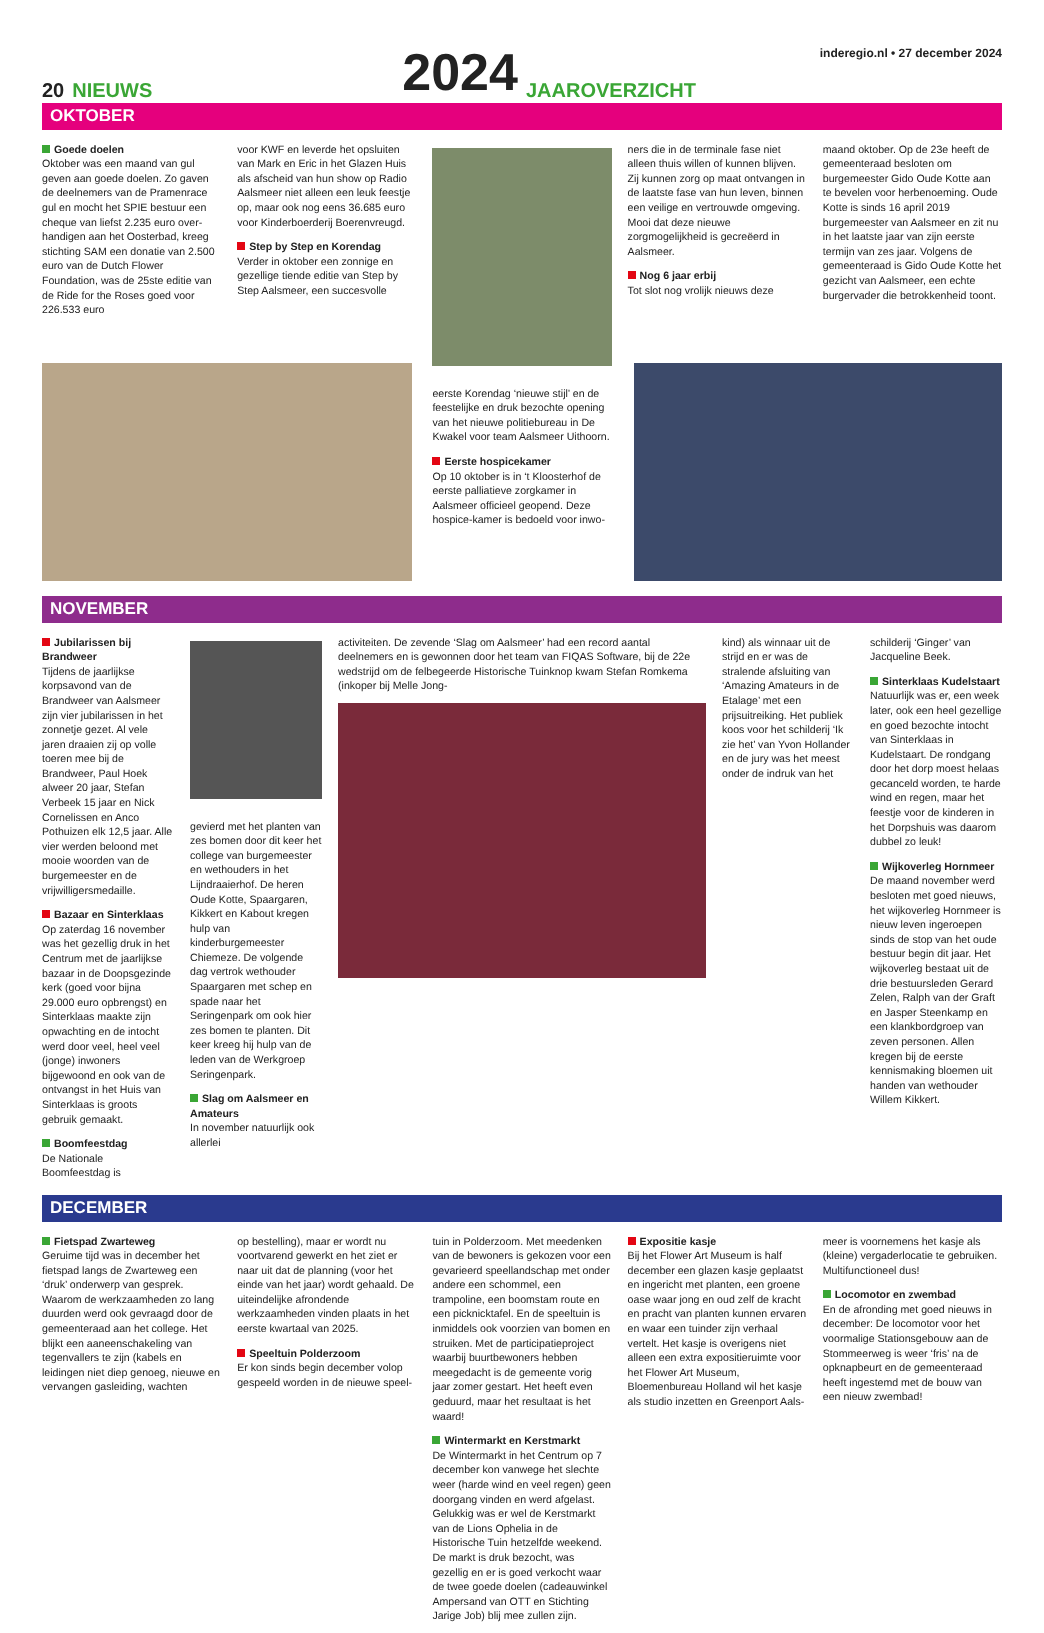20 NIEUWS 2024 JAAROVERZICHT inderegio.nl • 27 december 2024
OKTOBER
Goede doelen
Oktober was een maand van gul geven aan goede doelen. Zo gaven de deelnemers van de Pramenrace gul en mocht het SPIE bestuur een cheque van liefst 2.235 euro over­handigen aan het Oosterbad, kreeg stichting SAM een donatie van 2.500 euro van de Dutch Flower Foundation, was de 25ste editie van de Ride for the Roses goed voor 226.533 euro
voor KWF en leverde het opsluiten van Mark en Eric in het Glazen Huis als afscheid van hun show op Radio Aalsmeer niet alleen een leuk feestje op, maar ook nog eens 36.685 euro voor Kinderboerderij Boerenvreugd.
Step by Step en Korendag
Verder in oktober een zonnige en gezellige tiende editie van Step by Step Aalsmeer, een succesvolle
eerste Korendag ‘nieuwe stijl’ en de feestelijke en druk bezochte opening van het nieuwe politiebureau in De Kwakel voor team Aalsmeer Uithoorn.
Eerste hospicekamer
Op 10 oktober is in ‘t Kloosterhof de eerste palliatieve zorgkamer in Aalsmeer officieel geopend. Deze hospice-kamer is bedoeld voor inwo-
ners die in de terminale fase niet alleen thuis willen of kunnen blijven. Zij kunnen zorg op maat ontvangen in de laatste fase van hun leven, binnen een veilige en vertrouwde omgeving. Mooi dat deze nieuwe zorgmogelijkheid is gecreëerd in Aalsmeer.
Nog 6 jaar erbij
Tot slot nog vrolijk nieuws deze
maand oktober. Op de 23e heeft de gemeenteraad besloten om burgemeester Gido Oude Kotte aan te bevelen voor herbenoeming. Oude Kotte is sinds 16 april 2019 burgemeester van Aalsmeer en zit nu in het laatste jaar van zijn eerste termijn van zes jaar. Volgens de gemeenteraad is Gido Oude Kotte het gezicht van Aalsmeer, een echte burgervader die betrokkenheid toont.
NOVEMBER
Jubilarissen bij Brandweer
Tijdens de jaarlijkse korpsavond van de Brandweer van Aalsmeer zijn vier jubilarissen in het zonnetje gezet. Al vele jaren draaien zij op volle toeren mee bij de Brandweer, Paul Hoek alweer 20 jaar, Stefan Verbeek 15 jaar en Nick Cornelissen en Anco Pothuizen elk 12,5 jaar. Alle vier werden beloond met mooie woorden van de burgemeester en de vrijwilligersmedaille.
Bazaar en Sinterklaas
Op zaterdag 16 november was het gezellig druk in het Centrum met de jaarlijkse bazaar in de Doopsgezinde kerk (goed voor bijna 29.000 euro opbrengst) en Sinterklaas maakte zijn opwachting en de intocht werd door veel, heel veel (jonge) inwoners bijgewoond en ook van de ontvangst in het Huis van Sinterklaas is groots gebruik gemaakt.
Boomfeestdag
De Nationale Boomfeestdag is
gevierd met het planten van zes bomen door dit keer het college van burgemeester en wethouders in het Lijndraaierhof. De heren Oude Kotte, Spaargaren, Kikkert en Kabout kregen hulp van kinderburgemeester Chiemeze. De volgende dag vertrok wethouder Spaargaren met schep en spade naar het Seringenpark om ook hier zes bomen te planten. Dit keer kreeg hij hulp van de leden van de Werkgroep Seringenpark.
Slag om Aalsmeer en Amateurs
In november natuurlijk ook allerlei
activiteiten. De zevende ‘Slag om Aalsmeer’ had een record aantal deelnemers en is gewonnen door het team van FIQAS Software, bij de 22e wedstrijd om de felbegeerde Historische Tuinknop kwam Stefan Romkema (inkoper bij Melle Jong-
kind) als winnaar uit de strijd en er was de stralende afsluiting van ‘Amazing Amateurs in de Etalage’ met een prijsuitreiking. Het publiek koos voor het schilderij ‘Ik zie het’ van Yvon Hollander en de jury was het meest onder de indruk van het
schilderij ‘Ginger’ van Jacqueline Beek.
Sinterklaas Kudelstaart
Natuurlijk was er, een week later, ook een heel gezellige en goed bezochte intocht van Sinterklaas in Kudelstaart. De rondgang door het dorp moest helaas gecanceld worden, te harde wind en regen, maar het feestje voor de kinderen in het Dorpshuis was daarom dubbel zo leuk!
Wijkoverleg Hornmeer
De maand november werd besloten met goed nieuws, het wijkoverleg Hornmeer is nieuw leven ingeroepen sinds de stop van het oude bestuur begin dit jaar. Het wijkoverleg bestaat uit de drie bestuursleden Gerard Zelen, Ralph van der Graft en Jasper Steenkamp en een klankbordgroep van zeven personen. Allen kregen bij de eerste kennismaking bloemen uit handen van wethouder Willem Kikkert.
DECEMBER
Fietspad Zwarteweg
Geruime tijd was in december het fietspad langs de Zwarteweg een ‘druk’ onderwerp van gesprek. Waarom de werkzaamheden zo lang duurden werd ook gevraagd door de gemeenteraad aan het college. Het blijkt een aaneenschakeling van tegenvallers te zijn (kabels en leidingen niet diep genoeg, nieuwe en vervangen gasleiding, wachten
op bestelling), maar er wordt nu voortvarend gewerkt en het ziet er naar uit dat de planning (voor het einde van het jaar) wordt gehaald. De uiteindelijke afrondende werkzaamheden vinden plaats in het eerste kwartaal van 2025.
Speeltuin Polderzoom
Er kon sinds begin december volop gespeeld worden in de nieuwe speel-
tuin in Polderzoom. Met meedenken van de bewoners is gekozen voor een gevarieerd speellandschap met onder andere een schommel, een trampoline, een boomstam route en een picknicktafel. En de speeltuin is inmiddels ook voorzien van bomen en struiken. Met de participatieproject waarbij buurtbewoners hebben meegedacht is de gemeente vorig jaar zomer gestart. Het heeft even geduurd, maar het resultaat is het waard!
Wintermarkt en Kerstmarkt
De Wintermarkt in het Centrum op 7 december kon vanwege het slechte weer (harde wind en veel regen) geen doorgang vinden en werd afgelast. Gelukkig was er wel de Kerstmarkt van de Lions Ophelia in de Historische Tuin hetzelfde weekend. De markt is druk bezocht, was gezellig en er is goed verkocht waar de twee goede doelen (cadeauwinkel Ampersand van OTT en Stichting Jarige Job) blij mee zullen zijn.
Expositie kasje
Bij het Flower Art Museum is half december een glazen kasje geplaatst en ingericht met planten, een groene oase waar jong en oud zelf de kracht en pracht van planten kunnen ervaren en waar een tuinder zijn verhaal vertelt. Het kasje is overigens niet alleen een extra expositieruimte voor het Flower Art Museum, Bloemenbureau Holland wil het kasje als studio inzetten en Greenport Aals-
meer is voornemens het kasje als (kleine) vergaderlocatie te gebruiken. Multifunctioneel dus!
Locomotor en zwembad
En de afronding met goed nieuws in december: De locomotor voor het voormalige Stationsgebouw aan de Stommeerweg is weer ‘fris’ na de opknapbeurt en de gemeenteraad heeft ingestemd met de bouw van een nieuw zwembad!